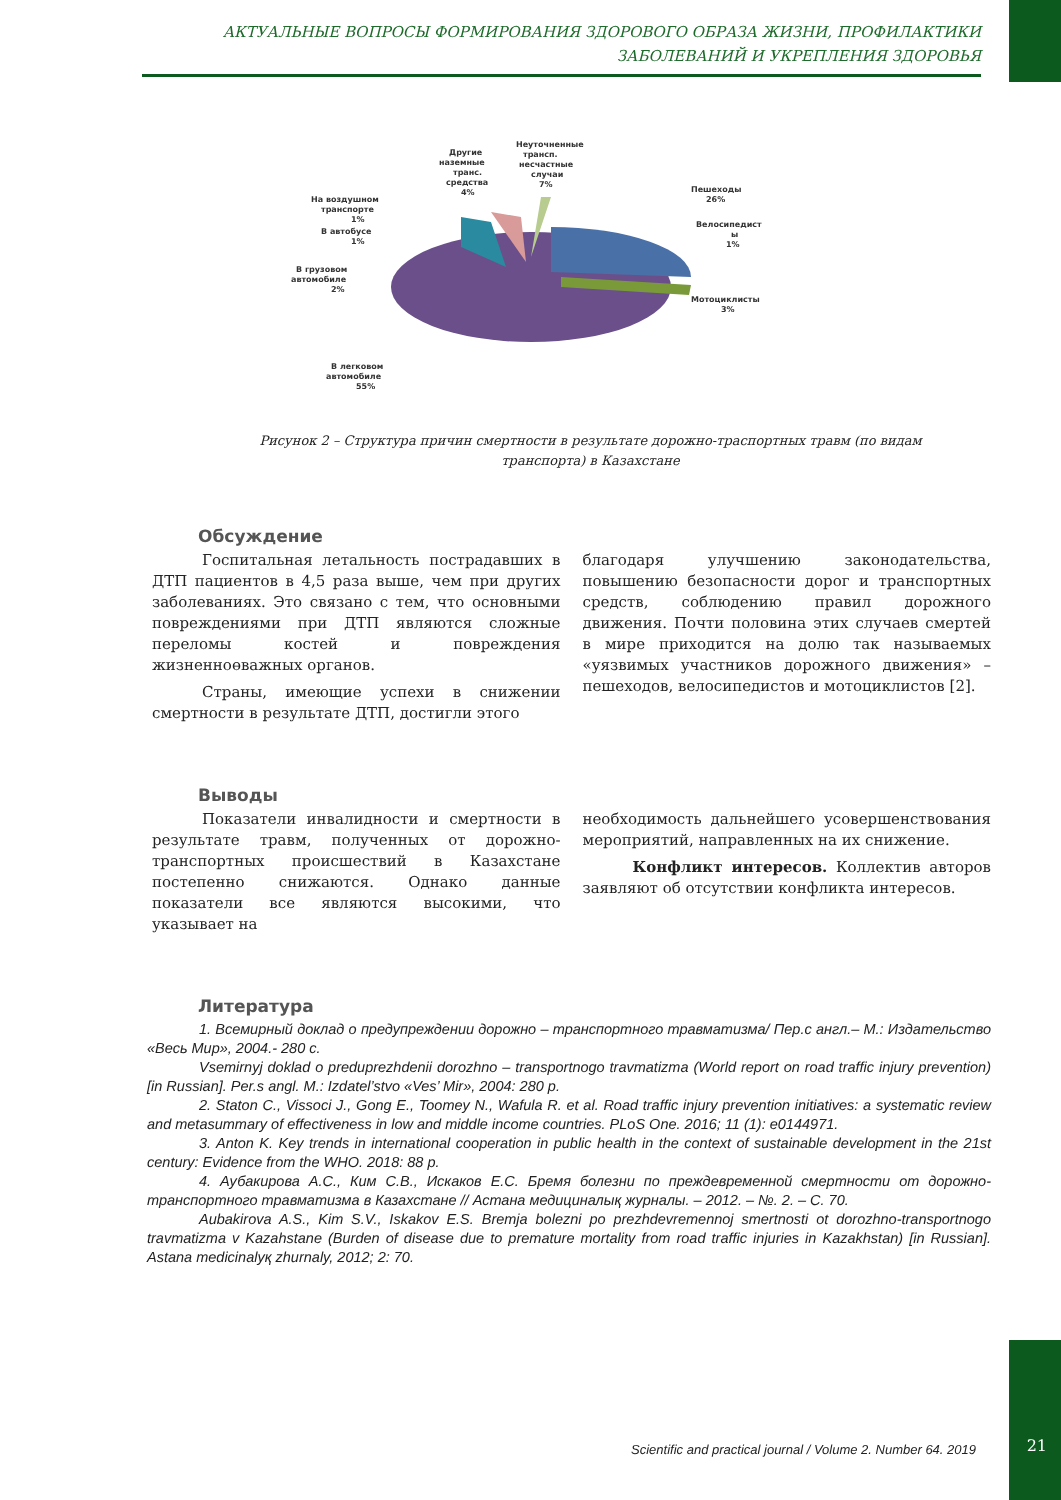АКТУАЛЬНЫЕ ВОПРОСЫ ФОРМИРОВАНИЯ ЗДОРОВОГО ОБРАЗА ЖИЗНИ, ПРОФИЛАКТИКИ
ЗАБОЛЕВАНИЙ И УКРЕПЛЕНИЯ ЗДОРОВЬЯ
Неуточненные
трансп.
несчастные
случаи
7%
Другие
наземные
транс.
средства
4%
На воздушном
транспорте
1%
В автобусе
1%
В грузовом
автомобиле
2%
Пешеходы
26%
Велосипедист
ы
1%
Мотоциклисты
3%
В легковом
автомобиле
55%
Рисунок 2 – Структура причин смертности в результате дорожно-траспортных травм (по видам транспорта) в Казахстане
Обсуждение
Госпитальная летальность пострадавших в ДТП пациентов в 4,5 раза выше, чем при других заболеваниях. Это связано с тем, что основными повреждениями при ДТП являются сложные переломы костей и повреждения жизненноөважных органов.
Страны, имеющие успехи в снижении смертности в результате ДТП, достигли этого
благодаря улучшению законодательства, повышению безопасности дорог и транспортных средств, соблюдению правил дорожного движения. Почти половина этих случаев смертей в мире приходится на долю так называемых «уязвимых участников дорожного движения» – пешеходов, велосипедистов и мотоциклистов [2].
Выводы
Показатели инвалидности и смертности в результате травм, полученных от дорожно-транспортных происшествий в Казахстане постепенно снижаются. Однако данные показатели все являются высокими, что указывает на
необходимость дальнейшего усовершенствования мероприятий, направленных на их снижение.
Конфликт интересов. Коллектив авторов заявляют об отсутствии конфликта интересов.
Литература
1. Всемирный доклад о предупреждении дорожно – транспортного травматизма/ Пер.с англ.– М.: Издательство «Весь Мир», 2004.- 280 с.
Vsemirnyj doklad o preduprezhdenii dorozhno – transportnogo travmatizma (World report on road traffic injury prevention) [in Russian]. Per.s angl. M.: Izdatel’stvo «Ves’ Mir», 2004: 280 p.
2. Staton C., Vissoci J., Gong E., Toomey N., Wafula R. et al. Road traffic injury prevention initiatives: a systematic review and metasummary of effectiveness in low and middle income countries. PLoS One. 2016; 11 (1): e0144971.
3. Anton K. Key trends in international cooperation in public health in the context of sustainable development in the 21st century: Evidence from the WHO. 2018: 88 p.
4. Аубакирова А.С., Ким С.В., Искаков Е.С. Бремя болезни по преждевременной смертности от дорожно-транспортного травматизма в Казахстане // Астана медициналық журналы. – 2012. – №. 2. – С. 70.
Aubakirova A.S., Kim S.V., Iskakov E.S. Bremja bolezni po prezhdevremennoj smertnosti ot dorozhno-transportnogo travmatizma v Kazahstane (Burden of disease due to premature mortality from road traffic injuries in Kazakhstan) [in Russian]. Astana medicinalyқ zhurnaly, 2012; 2: 70.
Scientific and practical journal / Volume 2. Number 64. 2019
21